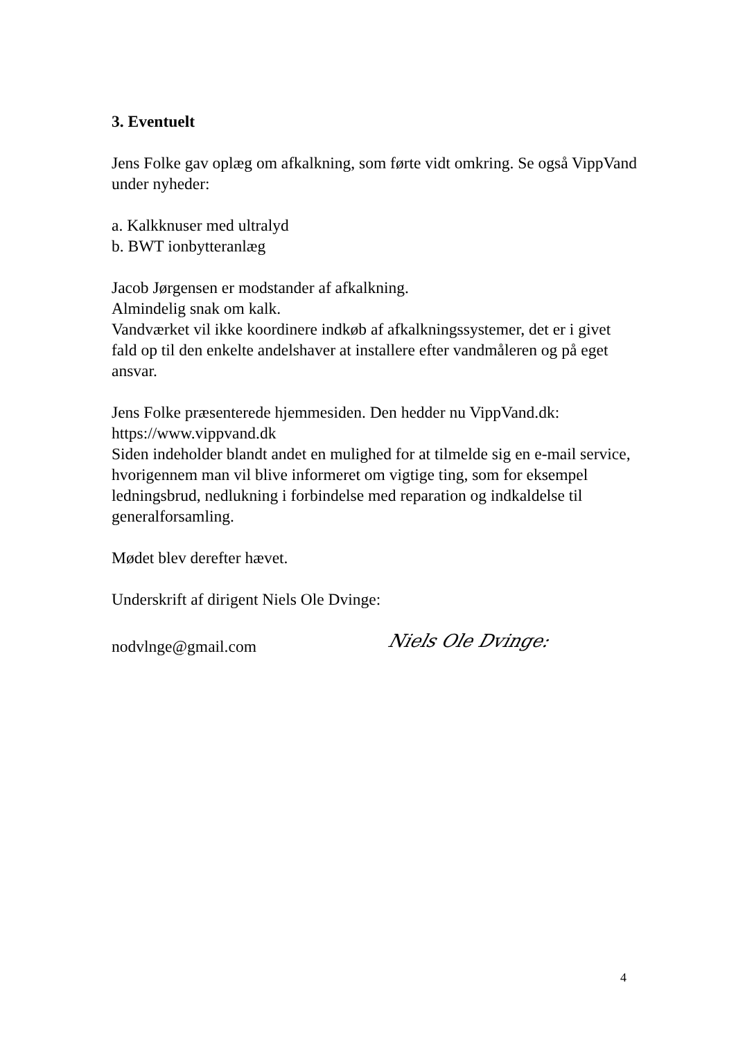3. Eventuelt
Jens Folke gav oplæg om afkalkning, som førte vidt omkring. Se også VippVand under nyheder:
a. Kalkknuser med ultralyd
b. BWT ionbytteranlæg
Jacob Jørgensen er modstander af afkalkning.
Almindelig snak om kalk.
Vandværket vil ikke koordinere indkøb af afkalkningssystemer, det er i givet fald op til den enkelte andelshaver at installere efter vandmåleren og på eget ansvar.
Jens Folke præsenterede hjemmesiden. Den hedder nu VippVand.dk: https://www.vippvand.dk
Siden indeholder blandt andet en mulighed for at tilmelde sig en e-mail service, hvorigennem man vil blive informeret om vigtige ting, som for eksempel ledningsbrud, nedlukning i forbindelse med reparation og indkaldelse til generalforsamling.
Mødet blev derefter hævet.
Underskrift af dirigent Niels Ole Dvinge:
nodvlnge@gmail.com Niels Ole Dvinge:
4